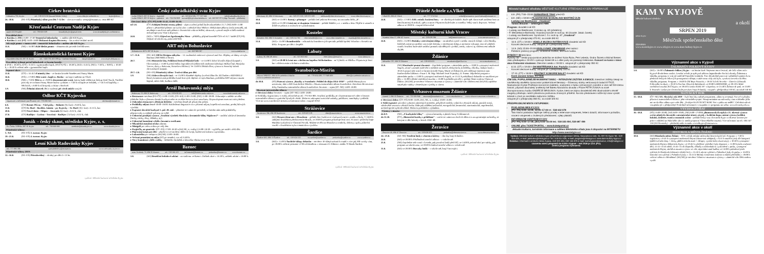Církev bratrská
Urbanova 716, Kyjov tel.: 518 612 610 (kazatel Mirko Tichý) www.cbkyjov.webnode.cz kyjov@cb.cz
26.–30.8. (PO–PÁ) Příměstský tábor pro děti 7–12 let – více na e-mailu: wernja@seznam.cz. cena 800 Kč
Křesťanské Centrum Naděje Kyjov
pastor Jiří Pospíšil tel.: 739 600 008 kcnadejekyjov@gmail.com www.kcnadejekyjov.webnone.cz
Pravidelné akce:
▸ Každou 2. (NE) 16:00–17:30 Tematická bohoslužba – v malém sále KD Kyjov.
▸ Každou 2. a 4. (ST) 16:00–18:00 Diskuzní skupina Discovery – čas a místo setkání na tel.
Jak najít pomoc v tomto světě – tematická bohoslužba v malém sále KD Kyjov.
11.8. (NE) v 16:00 h Kde hledat pomoc – tématem nás provede Joel Blowers.
Římskokatolická farnost Kyjov
Palackého třída 64, 697 01 Kyjov tel.: +420 731 402 188 (p. Vladimír Mrázek) fakyjov@ado.cz www.kyjov.dekanat.cz
Pravidelný týdenní pořad bohoslužeb ve farním kostele:
▸ (PO) v 18:30 h, (ÚT) v 6:45 h v gymnaziální kapli, (ST,ČT,PÁ) v 18:30 h, (SO) v 6:45 h, (NE) v 7:30 h, v 9:00 h, v 10:30 h, v 18:30 h večerní mše v gymnaziální kapli.
Srpnové akce:
13.8. (ÚT) v 16:45 h Fatimský den – ve farním kostele Nanebevzetí Panny Marie.
16.8. (PÁ) v 17:00 h Mše svatá v kapli sv. Rocha – na kopci směrem na Vlkoš.
18.8. (NE) v 7:30 h Mše sv. a v 9:00 h slavnostní mše svatá, kterou bude celebrovat biskup Josef Nuzík. Tradiční průvody se sochami Panny Marie budou vycházet: v 7:30 h od kaple ze Sobůlek, v 7:45 h od kapličky v Nětčicích, v 8:00 h od hospody u Otína v Boršově.
1.9. (NE) Žehnání aktovek dětí a studentů při všech mších svatých
Odbor KČT Kyjovsko
organizace a informace: pan Šťastný, tel.: 776 066 343 mirostas@seznam.cz
6.8. (ÚT) Bzenec Přívoz – Váté písky – Rohatec (9,4 km) v 9:40 h, bus
13.8. (ÚT) St. Hutě – Buchlov. kámen – pr. Kyjovky – St. Hutě (10,1 km) v 6:15 h, bus
20.8. (ÚT) Nová Lhota – Filipov – Javorník (8,3 km) v 8:32 h, vlak
27.8. (ÚT) Radějov – Lučina – Travičná – Radějov (7,8 km) v 8:32 h, vlak
Junák – český skaut, středisko Kyjov, z. s.
Sv. Čecha 1338/4a, 697 01 Kyjov tel.: 734 640 006 stredisko@skautkyjov.cz www.skautkyjov.cz
Příměstské tábory:
5.–9.8. (PO–PÁ) 3. turnus: Kyjov
19.–23.8. (PO–PÁ) 4. turnus: Kyjov
Lesní Klub Radovánky Kyjov
tel.: 777 095 186 zanetabrhelova@seznam.cz www.radovanky-kyjov.cz
Příměstské tábory 2019:
12.–16.8. (PO–PÁ) Přírodovědný – vhodný pro děti 3–13 let.
vydává: Městské kulturní středisko Kyjov
Český zahrádkářský svaz Kyjov
Luční 2594/3, 697 01 Kyjov – kancelář tel.: 518 614 526, 777 537 040 info@zahradkarikyjov.cz Luční 2594/1, 697 01 Kyjov – pálenice tel.: 724 224 958 navratil@kyjovskavinoteka.cz tel.: 602 937 871 (Mgr. Navrátil – předseda)
Otevírací doba: (ÚT, PÁ) 8:00–11:45, 13:00–16:30.
od 1.8. (ČT) Zahájení letošní sezony pálení – zápis a určení pořadí bude uskutečněno 21.7. (NE) 8:00–11:00 přímo v pěstitelské pálenici na Luční ulici v městské části Nětčice. Očekáváme pěknou úrodu meruněk, tak neváhejte a navštivte naši pálenici. Osmotická voda na ředění, ultrazvuk, vysavač majče a další moderní technologie jsou Vám k dispozici.
24.8. (SO) v 7:00 h Zájezd na Agrokomplex Nitra – přihlášky přijímá kancelář ČZS od 16.7. každé (ÚT,PÁ). Odjezd od sokolovny, parkoviště KD.
ART mlýn Bohuslavice
Bohuslavice 4070, 697 01 Kyjov tel.: 602 969 267 www.artmlyn.eu
1.7.–31.8. (PO–SO) 100 let Designu nábytku – 14. studentská venkovní výstava Land Art. Objekty ze slámy ve stylu Bauhaus (MENDELU Brno).
28.7. (NE) Historické dny, Folklórní festival Mlýnské kolo – ve 14:00 h lidové divadlo Zájezd (krajané z Chorvatska), v 15:00 h pořad Odkaz legendárních folklorních osobností (účinkují: Bůřka Čejč, Marýnka Vracov, sbory z Bukovan, Kostelce a Milotic). Ve 13:00 h Dětská dílna, výstava a řemeslný stánek chorvatských krajanů.
29.7.–2.8. (PO–PÁ) Příměstský tábor: Tvořivá dílna pro děti
1.9. (NE) Oslava dávných časů – ve 13:00 h Slaměné objekty (tvořivá dílna Dr. Jiří Tauber z MENDELU Brno), komentovaná prohlídka Land Artových objektů ve stylu Bauhaus, prohlídka ART mlýna a muzea legend, mletí obilí, hudba a další.
Areál Bukovanský mlýn
Bukovany 70, 696 31 Bukovany tel.: 518 618 011 info@bukovansky-mlyn.cz www.bukovansky-mlyn.cz
▸ Restaurace otevřena (PO–ČT) 11:00–22:00, (PÁ–SO) 11:00–23:00, (NE) 11:00–20:00. Ochutnejte z našeho nového jídelního lístku výbornou domácí kuchyni nebo se osvěžte čerstvou kozí zmrzlinou. Doporučujeme rezervaci míst předem.
▸ Zahradní restaurace s dětským hřištěm – otevřena denně při příznivém počasí.
▸ Prohlídky mlýna denně 10:00–18:00. Každodenní degustace vín v přízemí mlýna, kopečková zmrzlina, prodej lidových výrobků.
▸ Expozice slovácké kuchyně 1. pol. 20. stol. – přeneste se s námi do prostředí, ve kterém nám naše prababičky připravovaly ty nejlepší pokrmy na světě.
▸ Celoroční prodejní výstava „Tradiční výrobek Slovácka z keramické dílny Náplavoví“ – tradiční užitková keramika (hrnky, misky, dózy, džbánky, aj.).
▸ Celoročně kontaktní výběh s kozami a ovečkami.
▸ Mlynářská masážní stezka zdarma.
▸ Minigolf pro celou rodinu po celý den.
▸ Projížďky na ponících: (ÚT–PÁ) 17:00–18:30 a (SO,NE, st. svátky) 14:00–18:30 – vyjížďky pro malé i větší děti.
▸ Půjčování krojů pro děti – přijďte si své ratolesti obléct do krojů, budete mít krásnou vzpomínku.
▸ Lukostřelba pro veřejnost (SO,NE) 12:00–18:00.
▸ Večerní promítání na mlýn (ST) po setmění, cca od 21:00 h.
▸ Nový kontaktní výběh s osliky – hřebeček Ondrášek a klisnička Olinka se na Vás těší.
Bzenec
nám. Svobody 73, 696 81 Bzenec tel.: 518 306 411 informator@bzenec.cz podatelna@bzenec.cz www.bzenec.cz
3.8. (SO) Benefiční fotbalové utkání – na stadionu ve Bzenci. Začátek akce v 16:30 h, začátek utkání v 18:00 h.
Hovorany
Hovorany 45, 696 12 Hovorany tel.: 518 375 102, 518 375 328 infokanal@obec-hovorany.cz www.obec-hovorany.cz
10.8. (SO) ve 13:00 h Turnaj v pétanque – pořádá Orel jednota Hovorany na travnatém hřišti „B“.
24.8. (SO) ve 21:00 h Letní noc se skupinou Generace – pořádá Habřéci, z.s. v areálu u lesa. Přijďte si zatančit a dobře se pobavit a rozloučit se s prázdninami.
Kostelec
Kostelec 260, 696 51 Kostelec tel.: 518 614 790 obec.kostelec@wo.cz www.obec-kostelec.cz matrika@obec-kostelec.cz
31.8. (SO) v 15:00 h Bramboriáda – ochutnávku bramborových specialit pořádá Spolek Volnočas v Kostelci na hřišti. Program pro děti i dospělé.
Labuty
Labuty 30, 696 48 Ježov tel.: 515 902 062 obec.labuty@email.cz www.labuty.cz
3.8. (SO) ve 20:00 h Letní noc s dechovou kapelou Stříbrňankou – na Výletišti ve Hlůšku. Připraven je letní bar s občerstvením a bohatou tombolou.
Svatobořice-Mistřín
Hlavní 1080/111, 696 04 Svatobořice-Mistřín tel.: 778 454 438, 777 948 493 obec@svatoborice-mistrin.cz www.svatoborice-mistrin.cz
do 30.8. (PÁ) Putovní výstava „Baráky u Svatobořic: Pohled do dějin 1914–1950“ – pořádá Masarykova univerzita, obec a KD Svatobořice-Mistřín v Muzeu internačního tábora Svatobořice. Otevřeno dle otevírací doby Památníku internačního tábora Svatobořice: červenec – srpen (ST–NE) 14:00–18:00.
Muzeum internačního tábora:
▸ Otevírací doba: červenec – srpen (ST–NE) 14:00–18:00.
▸ Prohlídky skupin (min. 5 osob), celoročně na tel.: 773 913 903. Součástí prohlídky je i dvacetiminutové video o historii internačního tábora a vyprávění bývalých vězňů. Možnost zakoupení turistické známky, publikace, samolepky i pohledů. Více na www.svatoborice-mistrin.cz/internacni-tabor. vstupné 30 Kč
Strážovice
Strážovice 196, 696 38 Strážovice tel.: 518 622 128 obec@strazovice.cz www.strazovice.cz
3.8. (SO) Mrazivá letní noc s Mrazíkem – pořádá obec Strážovice s kulturní komisí v areálu u školy. V 18:00 h zahájení divadelním představením Mrazík, ve 20:00 h program pokračuje letní nocí. K tanci i poslechu hraje Markéta Luskačová a Vlastimil Novák. Můžete se těšit na Mrazíkovu tombolu, dobroty z grilu, půlnoční soutěž v divadelním stylu a tematickou výzdobu.
Šardice
Šardice 601, 696 13 Šardice tel.: 518 624 525 ou.sardice@sardice.cz podatelna@sardice.cz www.sardice.cz
3.8. (SO) v 11:00 h Šardické sklepy dokořán – otevřeno 18 sklepů místních vinařů s více jak 200 vzorky vína, po 19:00 h večerní posezení s CM a diskotékou v restauraci U Alberta v areálu TJ Baník Šardice.
vydává: Městské kulturní středisko Kyjov
Přátelé Achtele z.s.Vlkoš
Vlkoš 95, 696 41 Vlkoš tel.: 777 574 164 achtel@seznam.cz, pavel.motan@seznam.cz
24.8. (SO) v 17:00 h XIII. ročník Zarážení hory – ve vlkošských búdách. Bude opět slavnostně zarážena hora za čtení humorných artikulí, zpěvu a tance. Připraven bude bufet a vinotéka. Velký stan k dispozici. Večerní zábava ve 20:00 h. vstupné dobrovolné
Městský kulturní klub Vracov
Náměstí Míru 57, 696 42 Vracov tel.: 518 628 296 kd@mestovracov.cz www.mestovracov.cz
24.8. (SO) v 15:00 h Dožínky s otevřenými sklepy – na náměstí a poté v areálu vinných sklepů v ulici Baráky. Srdečně zveme na tradiční vracovské dožínky s otevřenými sklepy a možností ochutnat vína od zdejších vinařů. Součástí bude také tradiční jarmark rukodělných výrobků, medu, cukroví aj. Občerstvení nebude chybět.
Ždánice
Městečko 787, 696 32 Ždánice tel.: 518 633 615 muzdanice@polfiavi.cz www.muzdanice.cz
11.8. (NE) Mariánské poutní slavnosti – dopolední program v zámeckém parku: v 10:00 h vystoupení mažoretek Angels, závod v pomalé jízdě dětí a mládeže na kolech, elektrokola, koloběžky, tříkolky, skákací hrad; v 10:45 h poutní mše svatá ve farním kostele Panny Marie ve Ždánicích, mši celebruje emeritní opat Strahovského kláštera v Praze J. M. Mgr. Michael Josef Pojezdný, O. Praem. Odpolední program v zámeckém parku: v 13:00 h vystoupení mažoretek Angels; ve 13:15 h pohádková diskotéka se soutěžemi pro děti; v 15:00 h dětská cimbálová muzika; v 16:00 h pohádka pro děti v podání členů souboru Chasa ze Ždánic. (SO,NE) je otevřeno Vrbasovo muzeum a výstavy v zámecké vile. Občerstvení (SO,NE) zajištěno stejně jako stánky s řemeslnými výrobky a vínem.
Vrbasovo muzeum Ždánice
Zámek 1, 696 32 Ždánice tel.: 725 920 846 muzeum@muzdanice.cz www.muzdanice.cz www.vrbasovo-muzeum.webnode.cz
▸ Otevírací doba: (ÚT–PÁ) 9:00–16:00, (SO, NE, st. svátky) 10:00–16:00.
▸ Stálá expozice: původní vybavení zámeckých interiérů, pohyblivé modely vodních a větrných mlýnů, parních strojů, středověké vesnice a věžních hodin. Dále pak oddělení technické, etnografické, keramické, numismatické, napoleonské, archeologické a přírodovědné. Možnost prohlídek s výkladem.
Výstavy v muzeu:
do 8.9. (NE) „Z kuchyňské dílny“ – výstava keramiky a plastik Anny Goldmanové.
do 31.10. (ČT) „Historické hračky s příběhem“ – vraťte se s námi na chvíli do dětství a zavzpomínejte na hračky, se kterými si děti hrávaly v letech 1950–80.
Žeravice
Žeravice 40, 696 47 Žeravice tel.: 518 626 022 podatelna@obeczeravice.cz www.obeczeravice.cz
24.–25.8. (SO–NE) Tradiční hody s věncem a káčery – oba dny hraji Sobuláci.
24.8. (SO) ve 20:00 h Předhodová taneční zábava – v sokolovně.
25.8. (NE) dopoledne mše svatá v kostele, pak povolení hodů před OÚ; ve 14:00 h průvod obcí pro stárky, pak program za sokolovnou; ve 20:00 h hodová taneční zábava v sokolovně.
31.8. (SO) ve 20:00 h Dozvuky hodů – v sokolovně, hrají Vracovjáci.
vydává: Městské kulturní středisko Kyjov
Městské kulturní středisko MĚSTSKÉ KULTURNÍ STŘEDISKO KYJOV PŘIPRAVUJE
6.9. (PÁ) 7:00–15:00 FARMÁŘSKÉ TRHY před KD
8.9. (NE) v 19:00 h FILHARMONIE BOHUSLAVA MARTINŮ ZLÍN
Ludwig van Beethoven: „Osudová“
Tomáš Brauner – šéfdirigent FBM
Program: divadelní sál KD
– Ludwig van Beethoven: Coriolan op. 62 (předehra)
– F. Mendelsson-Bartholdy: Houslový koncert e moll op. 64 (housle: Jakub Junek)
– Ludwig van Beethoven: Symfonie č. 5 c moll op. 67 „Osudová“
vstupné již v předprodeji 470 Kč, na místě 490 Kč
10.9. (ÚT) v 19:00 h VESELÁ MUZIKA RATÍŠKOVICE divadelní sál KD
Koncert dechové hudby. vstupné již v předprodeji 150 Kč
14.9. (SO) 15:00–23:00 KRÁLOVSKÉ VINOBRANÍ před radnicí
Folklorní pódiový program, cimbálová muzika, dechová hudba.
RYBIČKY 48 letní kino
Rybičky 48 – česká pop-punková jednička ve složení Kuba Ryba, Petr Lebeda, Ondra Štorek a Michal Brener. Jako předkapela v 19:45 h vystoupí Street 69 a o after party se postarají Helemese. Koncert se koná v rámci akce Královské vinobraní. Otevírání areálu v 19:00 h. vstupné již v předprodeji 350 Kč
8.10. (ÚT) v 19:00 h DH MISTŘÍŇANKA Ant. Pavluše divadelní sál KD
Koncert dechové hudby. vstupné již v předprodeji 150 Kč
17.10. (ČT) v 19:00 h PRAŽSKÝ KOMORNÍ BALET divadelní sál KD
Karel Jaromír Erben: KYTICE
ČÍM DÁL POPULÁRNĚJŠÍ MODERNÍ TANEC – INTENZIVNÍ ZÁŽITEK A EMOCE. Intenzivní zážitky čekají na návštěvníky skvělého zpracování polské lidové literatury – Erbenovy sbírky veršovaných balad KYTICE. Nastudování Kytice Pražským komorním baletem, souborem s řadou významných ocenění a více než 50-ti letou historií, připravil dlouholetý umělecký šéf Baletu Národního divadla v Praze PETR ZUSKA na nově zkomponovanou hudbu ONDŘEJE BROUSKA. Kytice, která se zájmu divadelníků těší dlouhodobě a téměř magicky přitahuje, nabízí působivou podívanou známých příběhů. Na toto představení může být obav vyrazit kdokoli s chutí po neotřelém kulturním zážitku.
vstupné již v předprodeji 280 Kč, na místě 320 Kč
PŘEDPRODEJNÍ MÍSTA VSTUPENEK:
POKLADNA MKS KYJOV:
(PO–PÁ) 9:00–13:00, 13:30–17:00 tel.: 518 612 378
Tato hlavní pokladna zajišťuje: běžný prodej a rezervace vstupenek, řešení dotazů, informace k pořadům, vracení vstupenek u zrušených představení, výlep plakátů.
INFORMAČNÍ CENTRUM KYJOV
(PO–PÁ) 9:00–17:00, (SO) 9:00–15:00 tel.: 518 323 484, 518 697 409
ONLINE přes TICKETPORTAL – www.ticketportal.cz
Aktuální kulturní, turistické informace a sdělení Městského úřadu jsou k dispozici na INTERNETU http://www.mestokyjov.cz
Vydává: Městské kulturní středisko Kyjov příspěvková organizace města, Masarykovo nám. 34, 697 01 Kyjov Tel.: 518 614 624, e-mail: pokladna@mkskyjov.cz Tel.: 518 614 525, e-mail: program@mkskyjov.cz www.dum-kultury-kyjov.cz
Redakce: Informační centrum města Kyjova, 518 323 484, 602 155 679 e-mail: kamvkyjove@email.cz, info@mukyjov.cz
Uzávěrka sběru příspěvků do KAM v Kyjově – září 2019 je 12.8. (PO).
Změna programu vyhrazena.
KAM V KYJOVĚ
Městské kulturní středisko
a okolí
SRPEN 2019
město Kyjov
Měsíčník společenského dění
ZDARMA
www.mestokyjov.cz www.ickyjov.cz www.dum-kultury-kyjov.cz
Významné akce v Kyjově
ŽALMANŮV FOLKOVÝ KYJOV
3.8. (SO) v 18:00 h Žalmanův folkový Kyjov – na letním kině. Nejenom tento festival, ale folk vůbec má v Kyjově dlouholetou tradici. Letošní ročník je opět pod záštitou legendárního Pavla Lohonky Žalmana a skladbu programu si svůj již tradičně František Linhárek. Toto dlouholeté pracovní i přátelské spojení dvou předních českých folkových protagonistů slibuje, a také tomu vždy tak bylo, vysokou úroveň a skvělou skladbu programu. Program: v 18:00 h Old Boys Poutníci; v 18:35 h Erik Veverka – Llaerícc (účastník Folkového kvítku); v 19:10 h Pavlína Jíšová & Bababand; ve 20:00 h MATADOR; ve 20:10 h Malá cimbálová muzika ZUŠ Kyjov; ve 20:50 h Lenka Slabá 50+ s kapelou; ve 21:40 h Žalman & spol; ve 23:00 h Nezmaři. Laskavým slovem bude provázet Vojta Polanský. vstupné v předprodeji 220 Kč, na místě 250 Kč
SLOVÁCKÝ ROK
15.–18.8. (ČT–NE) XX. Slovácký rok 2019 – čtyři letní dny nabité programem, zábavou a energií. Na své si přijdou příznivci autentického folkloru i jeho scénického pojetí. Nezapomínáme na milovníky vína a dobrého jídla ani na skvělou zábavu pro vaše děti. „Prožijte SLOVÁCKÝ ROK! Noc z pátku na neděli“. Celofestivalová vstupenka již v předprodeji! Podrobné informace o vstupném i o programu na webu: www.slovackyrok.cz.
VÝSTAVA ZVÍŘAT
16.–18.8. (PÁ) 16:00–20:00, (SO) 8:00–20:00, (NE) 8:00–17:00 8. jihomoravská krajská a 15. okresní výstava zvířat mladých chovatelů s mezinárodní účastí; závody v králičím hopu; místní výstava králíků, holubů, drůbeže, exotů a ostatních zvířat – pořádá Český svaz chovatelů Kyjov a Okresní komise pro práci s mládeží na Palackého ulici (v areálu popravní Vlastivědného muzea). Více informací na tel.: 604 567 158 (Jiří Rovenský – předseda) nebo e-mailu: rocschkyjov@centrum.cz.
Významné akce v okolí
HISTOKOLA MĚSTA ŽDÁNIC
10.8. (SO) Histokola města Ždánic – XVI. ročník setkání milovníků historických kol. Program: v 7:30 h registrace; v 8:45 h vystoupení mažoretek Dejna (slavnostní zahájení); v 9:15 h soutěžní jízdy dle kategorií (plášťová kola ženy + dívky, plášťová kola muži + chlapci, vysoká kola a kuriozity); v 10:30 h vystoupení mažoretek Dejna a Biketrialu Kyjov; ve 10:45 h vyhlášení výsledků Jízdy elegance; v 11:00 h jízda zručnosti dětí; 12:15–13:45 oběd; 13:45–15:45 šlapadla, tříkolky a elektrokola k vyzkoušení v parku, vystoupení mažoretek Dejna, návštěva muzea a výstav ve vile, reprodukovaná hudba; ve 14:00 h pohodová jízda cyklistů do Dražůvek (účastníci obdrží los); v 15:45 h návrat cyklistů z Pohodové jízdy do parku; v 16:00 h losování cen cyklistů z Pohodové jízdy; v 16:15 h Melody Gentlemen Lednice a módní přehlídka; v 19:00 h večerní zábava s MiraBand. (SO,NE) je otevřeno Vrbasovo muzeum a výstavy v zámecké vile. Děti mohou využít